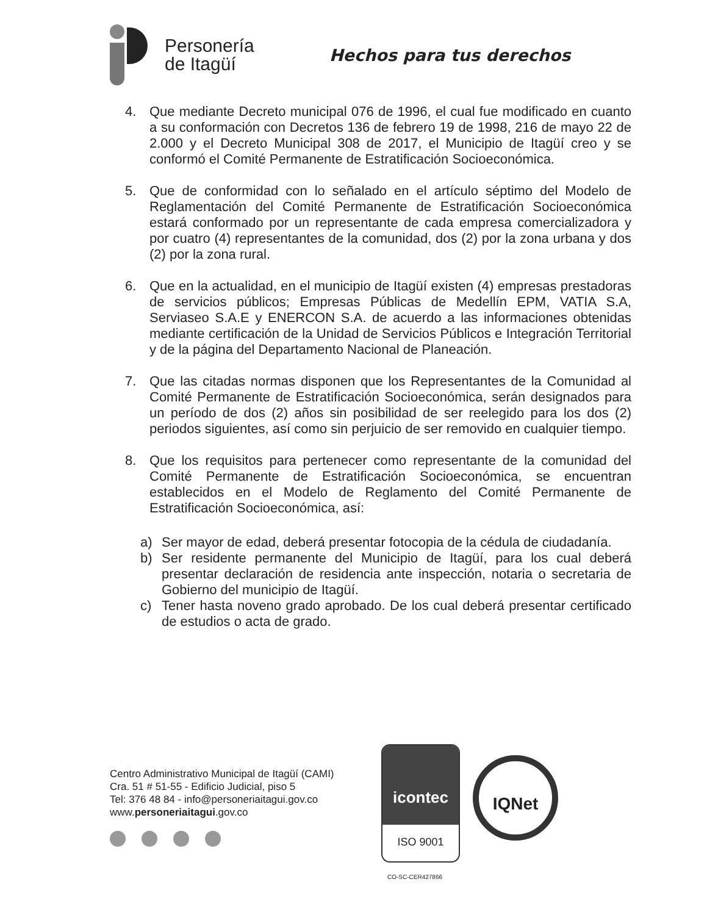Personería
de Itagüí
Hechos para tus derechos
4. Que mediante Decreto municipal 076 de 1996, el cual fue modificado en cuanto a su conformación con Decretos 136 de febrero 19 de 1998, 216 de mayo 22 de 2.000 y el Decreto Municipal 308 de 2017, el Municipio de Itagüí creo y se conformó el Comité Permanente de Estratificación Socioeconómica.
5. Que de conformidad con lo señalado en el artículo séptimo del Modelo de Reglamentación del Comité Permanente de Estratificación Socioeconómica estará conformado por un representante de cada empresa comercializadora y por cuatro (4) representantes de la comunidad, dos (2) por la zona urbana y dos (2) por la zona rural.
6. Que en la actualidad, en el municipio de Itagüí existen (4) empresas prestadoras de servicios públicos; Empresas Públicas de Medellín EPM, VATIA S.A, Serviaseo S.A.E y ENERCON S.A. de acuerdo a las informaciones obtenidas mediante certificación de la Unidad de Servicios Públicos e Integración Territorial y de la página del Departamento Nacional de Planeación.
7. Que las citadas normas disponen que los Representantes de la Comunidad al Comité Permanente de Estratificación Socioeconómica, serán designados para un período de dos (2) años sin posibilidad de ser reelegido para los dos (2) periodos siguientes, así como sin perjuicio de ser removido en cualquier tiempo.
8. Que los requisitos para pertenecer como representante de la comunidad del Comité Permanente de Estratificación Socioeconómica, se encuentran establecidos en el Modelo de Reglamento del Comité Permanente de Estratificación Socioeconómica, así:
a) Ser mayor de edad, deberá presentar fotocopia de la cédula de ciudadanía.
b) Ser residente permanente del Municipio de Itagüí, para los cual deberá presentar declaración de residencia ante inspección, notaria o secretaria de Gobierno del municipio de Itagüí.
c) Tener hasta noveno grado aprobado. De los cual deberá presentar certificado de estudios o acta de grado.
Centro Administrativo Municipal de Itagüí (CAMI)
Cra. 51 # 51-55 - Edificio Judicial, piso 5
Tel: 376 48 84 - info@personeriaitagui.gov.co
www.personeriaitagui.gov.co
icontec
ISO 9001
IQNet
CO-SC-CER427866